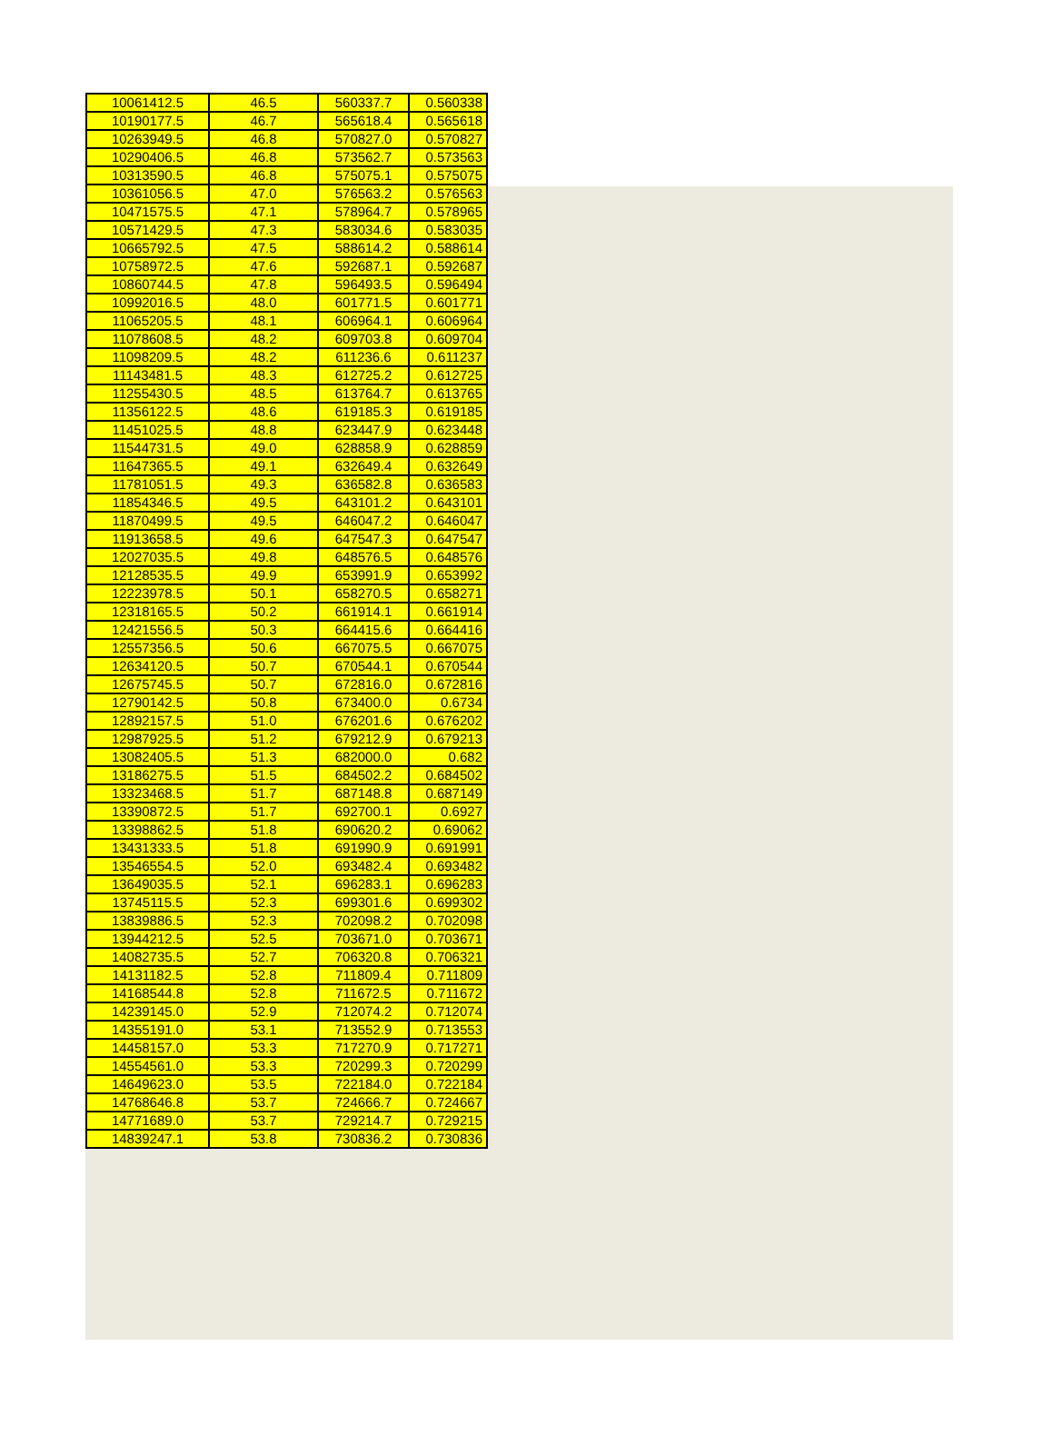| 10061412.5 | 46.5 | 560337.7 | 0.560338 |
| 10190177.5 | 46.7 | 565618.4 | 0.565618 |
| 10263949.5 | 46.8 | 570827.0 | 0.570827 |
| 10290406.5 | 46.8 | 573562.7 | 0.573563 |
| 10313590.5 | 46.8 | 575075.1 | 0.575075 |
| 10361056.5 | 47.0 | 576563.2 | 0.576563 |
| 10471575.5 | 47.1 | 578964.7 | 0.578965 |
| 10571429.5 | 47.3 | 583034.6 | 0.583035 |
| 10665792.5 | 47.5 | 588614.2 | 0.588614 |
| 10758972.5 | 47.6 | 592687.1 | 0.592687 |
| 10860744.5 | 47.8 | 596493.5 | 0.596494 |
| 10992016.5 | 48.0 | 601771.5 | 0.601771 |
| 11065205.5 | 48.1 | 606964.1 | 0.606964 |
| 11078608.5 | 48.2 | 609703.8 | 0.609704 |
| 11098209.5 | 48.2 | 611236.6 | 0.611237 |
| 11143481.5 | 48.3 | 612725.2 | 0.612725 |
| 11255430.5 | 48.5 | 613764.7 | 0.613765 |
| 11356122.5 | 48.6 | 619185.3 | 0.619185 |
| 11451025.5 | 48.8 | 623447.9 | 0.623448 |
| 11544731.5 | 49.0 | 628858.9 | 0.628859 |
| 11647365.5 | 49.1 | 632649.4 | 0.632649 |
| 11781051.5 | 49.3 | 636582.8 | 0.636583 |
| 11854346.5 | 49.5 | 643101.2 | 0.643101 |
| 11870499.5 | 49.5 | 646047.2 | 0.646047 |
| 11913658.5 | 49.6 | 647547.3 | 0.647547 |
| 12027035.5 | 49.8 | 648576.5 | 0.648576 |
| 12128535.5 | 49.9 | 653991.9 | 0.653992 |
| 12223978.5 | 50.1 | 658270.5 | 0.658271 |
| 12318165.5 | 50.2 | 661914.1 | 0.661914 |
| 12421556.5 | 50.3 | 664415.6 | 0.664416 |
| 12557356.5 | 50.6 | 667075.5 | 0.667075 |
| 12634120.5 | 50.7 | 670544.1 | 0.670544 |
| 12675745.5 | 50.7 | 672816.0 | 0.672816 |
| 12790142.5 | 50.8 | 673400.0 | 0.6734 |
| 12892157.5 | 51.0 | 676201.6 | 0.676202 |
| 12987925.5 | 51.2 | 679212.9 | 0.679213 |
| 13082405.5 | 51.3 | 682000.0 | 0.682 |
| 13186275.5 | 51.5 | 684502.2 | 0.684502 |
| 13323468.5 | 51.7 | 687148.8 | 0.687149 |
| 13390872.5 | 51.7 | 692700.1 | 0.6927 |
| 13398862.5 | 51.8 | 690620.2 | 0.69062 |
| 13431333.5 | 51.8 | 691990.9 | 0.691991 |
| 13546554.5 | 52.0 | 693482.4 | 0.693482 |
| 13649035.5 | 52.1 | 696283.1 | 0.696283 |
| 13745115.5 | 52.3 | 699301.6 | 0.699302 |
| 13839886.5 | 52.3 | 702098.2 | 0.702098 |
| 13944212.5 | 52.5 | 703671.0 | 0.703671 |
| 14082735.5 | 52.7 | 706320.8 | 0.706321 |
| 14131182.5 | 52.8 | 711809.4 | 0.711809 |
| 14168544.8 | 52.8 | 711672.5 | 0.711672 |
| 14239145.0 | 52.9 | 712074.2 | 0.712074 |
| 14355191.0 | 53.1 | 713552.9 | 0.713553 |
| 14458157.0 | 53.3 | 717270.9 | 0.717271 |
| 14554561.0 | 53.3 | 720299.3 | 0.720299 |
| 14649623.0 | 53.5 | 722184.0 | 0.722184 |
| 14768646.8 | 53.7 | 724666.7 | 0.724667 |
| 14771689.0 | 53.7 | 729214.7 | 0.729215 |
| 14839247.1 | 53.8 | 730836.2 | 0.730836 |